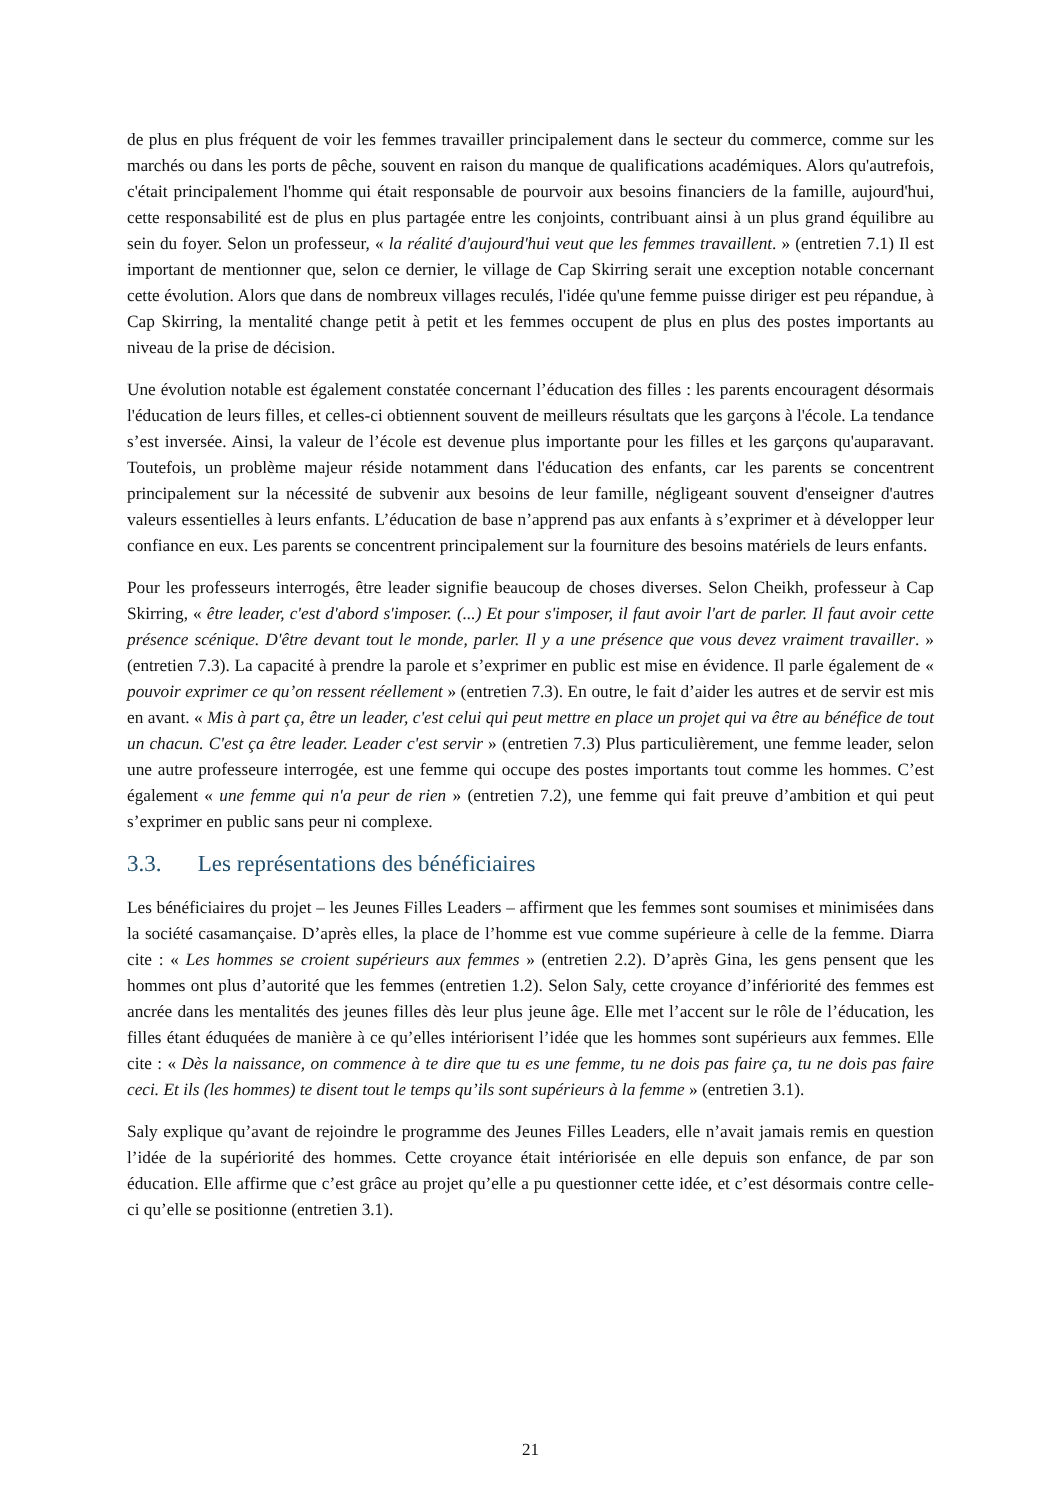de plus en plus fréquent de voir les femmes travailler principalement dans le secteur du commerce, comme sur les marchés ou dans les ports de pêche, souvent en raison du manque de qualifications académiques. Alors qu'autrefois, c'était principalement l'homme qui était responsable de pourvoir aux besoins financiers de la famille, aujourd'hui, cette responsabilité est de plus en plus partagée entre les conjoints, contribuant ainsi à un plus grand équilibre au sein du foyer. Selon un professeur, « la réalité d'aujourd'hui veut que les femmes travaillent. » (entretien 7.1) Il est important de mentionner que, selon ce dernier, le village de Cap Skirring serait une exception notable concernant cette évolution. Alors que dans de nombreux villages reculés, l'idée qu'une femme puisse diriger est peu répandue, à Cap Skirring, la mentalité change petit à petit et les femmes occupent de plus en plus des postes importants au niveau de la prise de décision.
Une évolution notable est également constatée concernant l’éducation des filles : les parents encouragent désormais l'éducation de leurs filles, et celles-ci obtiennent souvent de meilleurs résultats que les garçons à l'école. La tendance s’est inversée. Ainsi, la valeur de l’école est devenue plus importante pour les filles et les garçons qu'auparavant. Toutefois, un problème majeur réside notamment dans l'éducation des enfants, car les parents se concentrent principalement sur la nécessité de subvenir aux besoins de leur famille, négligeant souvent d'enseigner d'autres valeurs essentielles à leurs enfants. L’éducation de base n’apprend pas aux enfants à s’exprimer et à développer leur confiance en eux. Les parents se concentrent principalement sur la fourniture des besoins matériels de leurs enfants.
Pour les professeurs interrogés, être leader signifie beaucoup de choses diverses. Selon Cheikh, professeur à Cap Skirring, « être leader, c'est d'abord s'imposer. (...) Et pour s'imposer, il faut avoir l'art de parler. Il faut avoir cette présence scénique. D'être devant tout le monde, parler. Il y a une présence que vous devez vraiment travailler. » (entretien 7.3). La capacité à prendre la parole et s’exprimer en public est mise en évidence. Il parle également de « pouvoir exprimer ce qu’on ressent réellement » (entretien 7.3). En outre, le fait d’aider les autres et de servir est mis en avant. « Mis à part ça, être un leader, c'est celui qui peut mettre en place un projet qui va être au bénéfice de tout un chacun. C'est ça être leader. Leader c'est servir » (entretien 7.3) Plus particulièrement, une femme leader, selon une autre professeure interrogée, est une femme qui occupe des postes importants tout comme les hommes. C’est également « une femme qui n'a peur de rien » (entretien 7.2), une femme qui fait preuve d’ambition et qui peut s’exprimer en public sans peur ni complexe.
3.3. Les représentations des bénéficiaires
Les bénéficiaires du projet – les Jeunes Filles Leaders – affirment que les femmes sont soumises et minimisées dans la société casamançaise. D’après elles, la place de l’homme est vue comme supérieure à celle de la femme. Diarra cite : « Les hommes se croient supérieurs aux femmes » (entretien 2.2). D’après Gina, les gens pensent que les hommes ont plus d’autorité que les femmes (entretien 1.2). Selon Saly, cette croyance d’infériorité des femmes est ancrée dans les mentalités des jeunes filles dès leur plus jeune âge. Elle met l’accent sur le rôle de l’éducation, les filles étant éduquées de manière à ce qu’elles intériorisent l’idée que les hommes sont supérieurs aux femmes. Elle cite : « Dès la naissance, on commence à te dire que tu es une femme, tu ne dois pas faire ça, tu ne dois pas faire ceci. Et ils (les hommes) te disent tout le temps qu’ils sont supérieurs à la femme » (entretien 3.1).
Saly explique qu’avant de rejoindre le programme des Jeunes Filles Leaders, elle n’avait jamais remis en question l’idée de la supériorité des hommes. Cette croyance était intériorisée en elle depuis son enfance, de par son éducation. Elle affirme que c’est grâce au projet qu’elle a pu questionner cette idée, et c’est désormais contre celle-ci qu’elle se positionne (entretien 3.1).
21